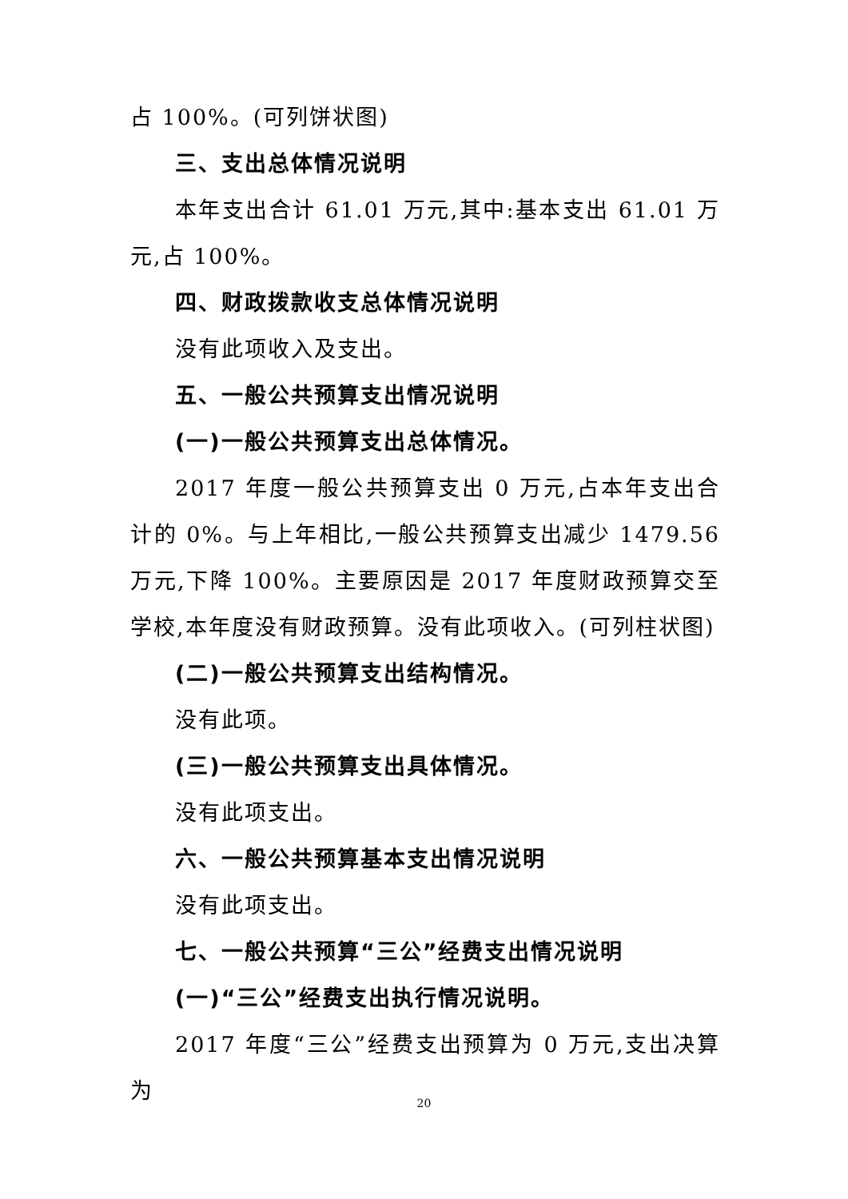占 100%。(可列饼状图)
三、支出总体情况说明
本年支出合计 61.01 万元,其中:基本支出 61.01 万元,占 100%。
四、财政拨款收支总体情况说明
没有此项收入及支出。
五、一般公共预算支出情况说明
(一)一般公共预算支出总体情况。
2017 年度一般公共预算支出 0 万元,占本年支出合计的 0%。与上年相比,一般公共预算支出减少 1479.56 万元,下降 100%。主要原因是 2017 年度财政预算交至学校,本年度没有财政预算。没有此项收入。(可列柱状图)
(二)一般公共预算支出结构情况。
没有此项。
(三)一般公共预算支出具体情况。
没有此项支出。
六、一般公共预算基本支出情况说明
没有此项支出。
七、一般公共预算“三公”经费支出情况说明
(一)“三公”经费支出执行情况说明。
2017 年度“三公”经费支出预算为 0 万元,支出决算为
20